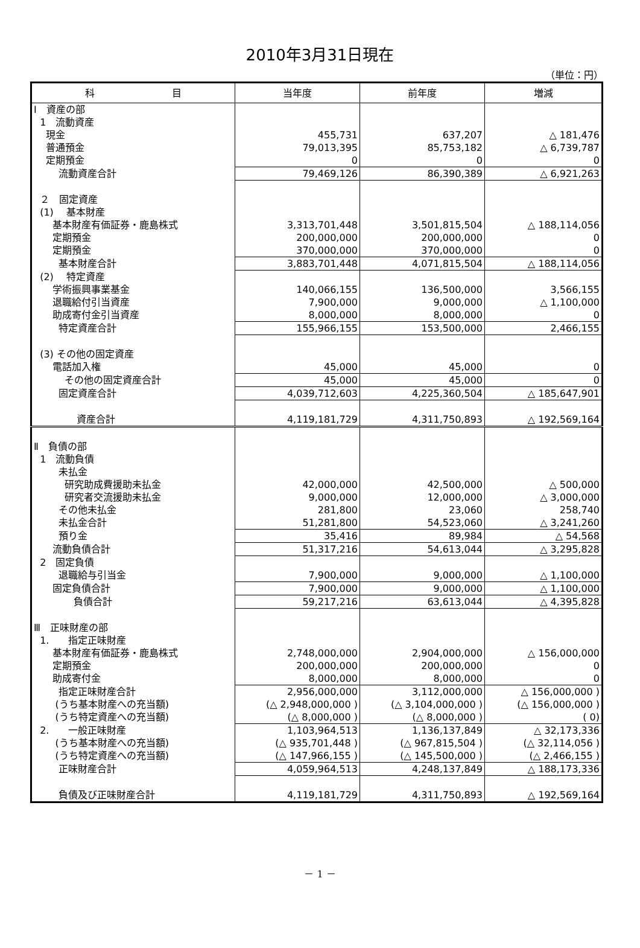2010年3月31日現在
（単位：円）
| 科 目 | 当年度 | 前年度 | 増減 |
| --- | --- | --- | --- |
| Ⅰ 資産の部 | | | |
| 1 流動資産 | | | |
| 現金 | 455,731 | 637,207 | △ 181,476 |
| 普通預金 | 79,013,395 | 85,753,182 | △ 6,739,787 |
| 定期預金 | 0 | 0 | 0 |
| 流動資産合計 | 79,469,126 | 86,390,389 | △ 6,921,263 |
| ２ 固定資産 | | | |
| (1) 基本財産 | | | |
| 基本財産有価証券・鹿島株式 | 3,313,701,448 | 3,501,815,504 | △ 188,114,056 |
| 定期預金 | 200,000,000 | 200,000,000 | 0 |
| 定期預金 | 370,000,000 | 370,000,000 | 0 |
| 基本財産合計 | 3,883,701,448 | 4,071,815,504 | △ 188,114,056 |
| (2) 特定資産 | | | |
| 学術振興事業基金 | 140,066,155 | 136,500,000 | 3,566,155 |
| 退職給付引当資産 | 7,900,000 | 9,000,000 | △ 1,100,000 |
| 助成寄付金引当資産 | 8,000,000 | 8,000,000 | 0 |
| 特定資産合計 | 155,966,155 | 153,500,000 | 2,466,155 |
| (3) その他の固定資産 | | | |
| 電話加入権 | 45,000 | 45,000 | 0 |
| その他の固定資産合計 | 45,000 | 45,000 | 0 |
| 固定資産合計 | 4,039,712,603 | 4,225,360,504 | △ 185,647,901 |
| 資産合計 | 4,119,181,729 | 4,311,750,893 | △ 192,569,164 |
| Ⅱ 負債の部 | | | |
| 1 流動負債 | | | |
| 未払金 | | | |
| 研究助成費援助未払金 | 42,000,000 | 42,500,000 | △ 500,000 |
| 研究者交流援助未払金 | 9,000,000 | 12,000,000 | △ 3,000,000 |
| その他未払金 | 281,800 | 23,060 | 258,740 |
| 未払金合計 | 51,281,800 | 54,523,060 | △ 3,241,260 |
| 預り金 | 35,416 | 89,984 | △ 54,568 |
| 流動負債合計 | 51,317,216 | 54,613,044 | △ 3,295,828 |
| 2 固定負債 | | | |
| 退職給与引当金 | 7,900,000 | 9,000,000 | △ 1,100,000 |
| 固定負債合計 | 7,900,000 | 9,000,000 | △ 1,100,000 |
| 負債合計 | 59,217,216 | 63,613,044 | △ 4,395,828 |
| Ⅲ 正味財産の部 | | | |
| 1. 指定正味財産 | | | |
| 基本財産有価証券・鹿島株式 | 2,748,000,000 | 2,904,000,000 | △ 156,000,000 |
| 定期預金 | 200,000,000 | 200,000,000 | 0 |
| 助成寄付金 | 8,000,000 | 8,000,000 | 0 |
| 指定正味財産合計 | 2,956,000,000 | 3,112,000,000 | △ 156,000,000 ) |
| (うち基本財産への充当額) | (△ 2,948,000,000 ) | (△ 3,104,000,000 ) | (△ 156,000,000 ) |
| (うち特定資産への充当額) | (△ 8,000,000 ) | (△ 8,000,000 ) | ( 0) |
| 2. 一般正味財産 | 1,103,964,513 | 1,136,137,849 | △ 32,173,336 |
| (うち基本財産への充当額) | (△ 935,701,448 ) | (△ 967,815,504 ) | (△ 32,114,056 ) |
| (うち特定資産への充当額) | (△ 147,966,155 ) | (△ 145,500,000 ) | (△ 2,466,155 ) |
| 正味財産合計 | 4,059,964,513 | 4,248,137,849 | △ 188,173,336 |
| 負債及び正味財産合計 | 4,119,181,729 | 4,311,750,893 | △ 192,569,164 |
－ 1 －